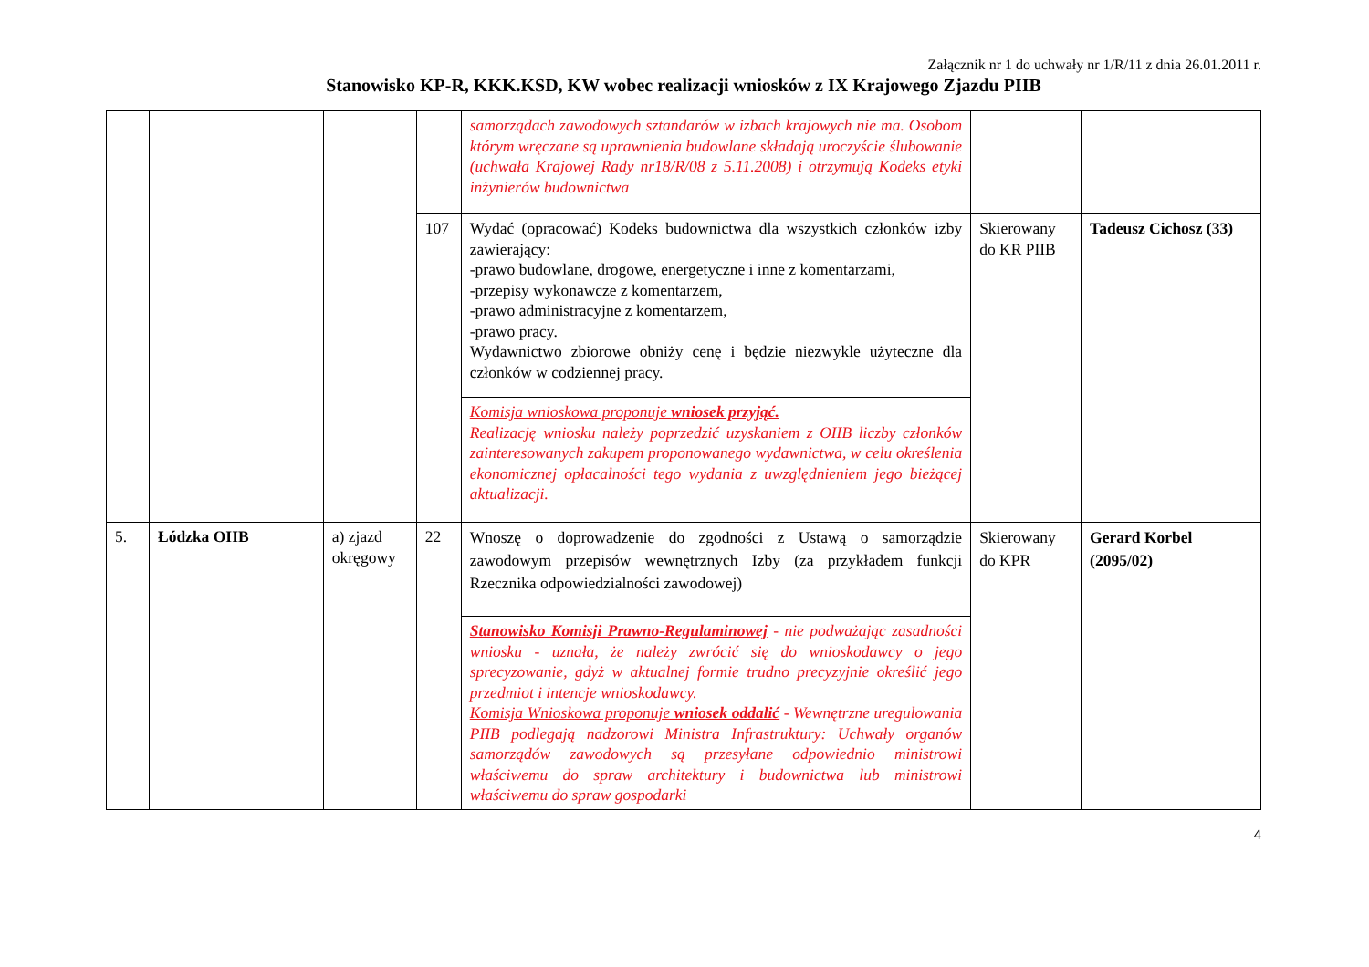Załącznik nr 1 do uchwały nr 1/R/11 z dnia 26.01.2011 r.
Stanowisko KP-R, KKK.KSD, KW wobec realizacji wniosków z IX Krajowego Zjazdu PIIB
| | | | | samorządach zawodowych sztandarów w izbach krajowych nie ma. Osobom którym wręczane są uprawnienia budowlane składają uroczyście ślubowanie (uchwała Krajowej Rady nr18/R/08 z 5.11.2008) i otrzymują Kodeks etyki inżynierów budownictwa | | |
| | | | 107 | Wydać (opracować) Kodeks budownictwa dla wszystkich członków izby zawierający: -prawo budowlane, drogowe, energetyczne i inne z komentarzami, -przepisy wykonawcze z komentarzem, -prawo administracyjne z komentarzem, -prawo pracy. Wydawnictwo zbiorowe obniży cenę i będzie niezwykle użyteczne dla członków w codziennej pracy. | Skierowany do KR PIIB | Tadeusz Cichosz (33) |
| | | | | Komisja wnioskowa proponuje wniosek przyjąć. Realizację wniosku należy poprzedzić uzyskaniem z OIIB liczby członków zainteresowanych zakupem proponowanego wydawnictwa, w celu określenia ekonomicznej opłacalności tego wydania z uwzględnieniem jego bieżącej aktualizacji. | | |
| 5. | Łódzka OIIB | a) zjazd okręgowy | 22 | Wnoszę o doprowadzenie do zgodności z Ustawą o samorządzie zawodowym przepisów wewnętrznych Izby (za przykładem funkcji Rzecznika odpowiedzialności zawodowej) | Skierowany do KPR | Gerard Korbel (2095/02) |
| | | | | Stanowisko Komisji Prawno-Regulaminowej - nie podważając zasadności wniosku - uznała, że należy zwrócić się do wnioskodawcy o jego sprecyzowanie, gdyż w aktualnej formie trudno precyzyjnie określić jego przedmiot i intencje wnioskodawcy. Komisja Wnioskowa proponuje wniosek oddalić - Wewnętrzne uregulowania PIIB podlegają nadzorowi Ministra Infrastruktury: Uchwały organów samorządów zawodowych są przesyłane odpowiednio ministrowi właściwemu do spraw architektury i budownictwa lub ministrowi właściwemu do spraw gospodarki | | |
4